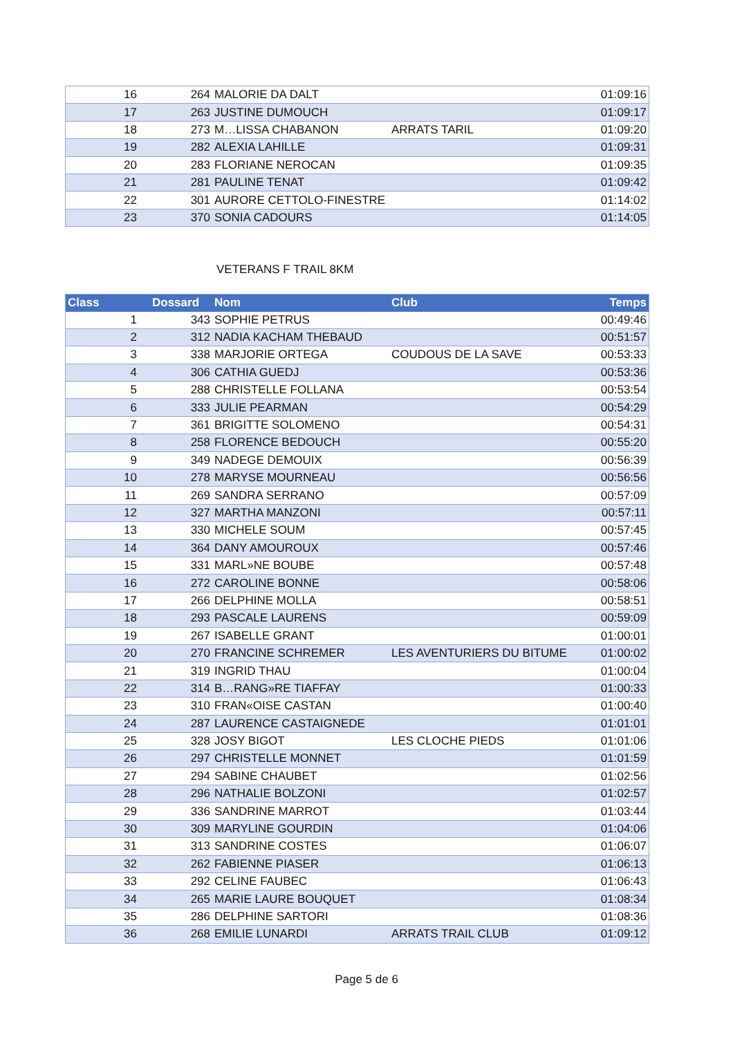| 16 | 264 | MALORIE DA DALT | | 01:09:16 |
| 17 | 263 | JUSTINE DUMOUCH | | 01:09:17 |
| 18 | 273 | M…LISSA CHABANON | ARRATS TARIL | 01:09:20 |
| 19 | 282 | ALEXIA LAHILLE | | 01:09:31 |
| 20 | 283 | FLORIANE NEROCAN | | 01:09:35 |
| 21 | 281 | PAULINE TENAT | | 01:09:42 |
| 22 | 301 | AURORE CETTOLO-FINESTRE | | 01:14:02 |
| 23 | 370 | SONIA CADOURS | | 01:14:05 |
VETERANS F TRAIL 8KM
| Class | Dossard | Nom | Club | Temps |
| --- | --- | --- | --- | --- |
| 1 | 343 | SOPHIE PETRUS | | 00:49:46 |
| 2 | 312 | NADIA KACHAM THEBAUD | | 00:51:57 |
| 3 | 338 | MARJORIE ORTEGA | COUDOUS DE LA SAVE | 00:53:33 |
| 4 | 306 | CATHIA GUEDJ | | 00:53:36 |
| 5 | 288 | CHRISTELLE FOLLANA | | 00:53:54 |
| 6 | 333 | JULIE PEARMAN | | 00:54:29 |
| 7 | 361 | BRIGITTE SOLOMENO | | 00:54:31 |
| 8 | 258 | FLORENCE BEDOUCH | | 00:55:20 |
| 9 | 349 | NADEGE DEMOUIX | | 00:56:39 |
| 10 | 278 | MARYSE MOURNEAU | | 00:56:56 |
| 11 | 269 | SANDRA SERRANO | | 00:57:09 |
| 12 | 327 | MARTHA MANZONI | | 00:57:11 |
| 13 | 330 | MICHELE SOUM | | 00:57:45 |
| 14 | 364 | DANY AMOUROUX | | 00:57:46 |
| 15 | 331 | MARL»NE BOUBE | | 00:57:48 |
| 16 | 272 | CAROLINE BONNE | | 00:58:06 |
| 17 | 266 | DELPHINE MOLLA | | 00:58:51 |
| 18 | 293 | PASCALE LAURENS | | 00:59:09 |
| 19 | 267 | ISABELLE GRANT | | 01:00:01 |
| 20 | 270 | FRANCINE SCHREMER | LES AVENTURIERS DU BITUME | 01:00:02 |
| 21 | 319 | INGRID THAU | | 01:00:04 |
| 22 | 314 | B…RANG»RE TIAFFAY | | 01:00:33 |
| 23 | 310 | FRAN«OISE CASTAN | | 01:00:40 |
| 24 | 287 | LAURENCE CASTAIGNEDE | | 01:01:01 |
| 25 | 328 | JOSY BIGOT | LES CLOCHE PIEDS | 01:01:06 |
| 26 | 297 | CHRISTELLE MONNET | | 01:01:59 |
| 27 | 294 | SABINE CHAUBET | | 01:02:56 |
| 28 | 296 | NATHALIE BOLZONI | | 01:02:57 |
| 29 | 336 | SANDRINE MARROT | | 01:03:44 |
| 30 | 309 | MARYLINE GOURDIN | | 01:04:06 |
| 31 | 313 | SANDRINE COSTES | | 01:06:07 |
| 32 | 262 | FABIENNE PIASER | | 01:06:13 |
| 33 | 292 | CELINE FAUBEC | | 01:06:43 |
| 34 | 265 | MARIE LAURE BOUQUET | | 01:08:34 |
| 35 | 286 | DELPHINE SARTORI | | 01:08:36 |
| 36 | 268 | EMILIE LUNARDI | ARRATS TRAIL CLUB | 01:09:12 |
Page 5 de 6